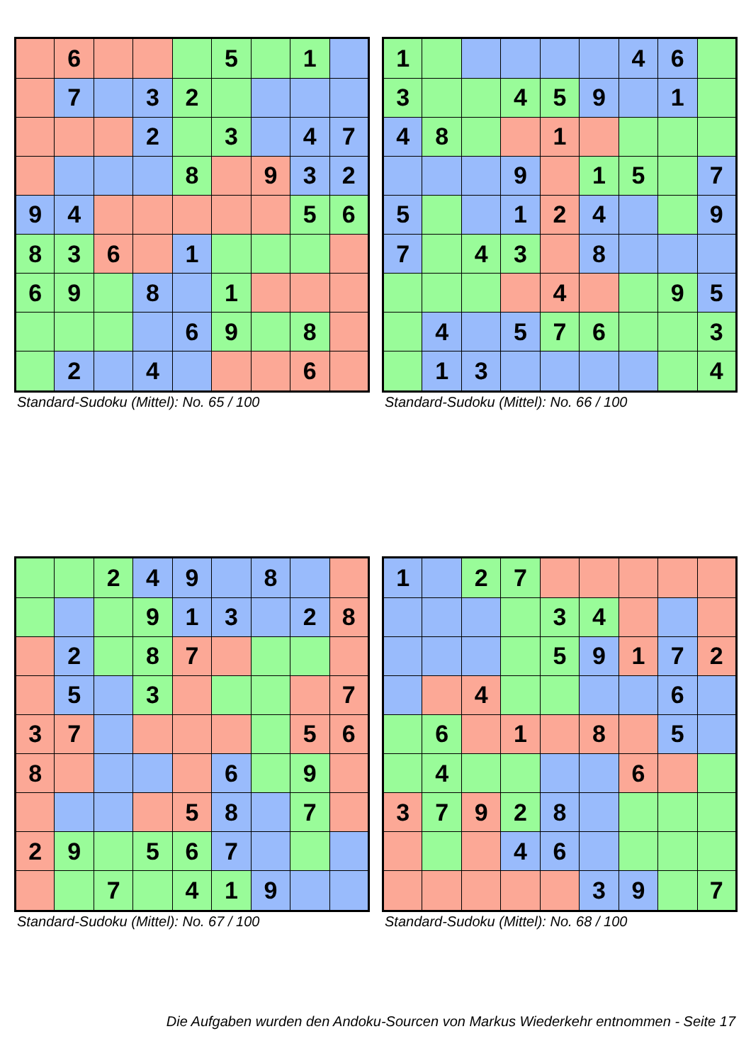| | 6 | | | | 5 | | 1 | |
| | 7 | | 3 | 2 | | | | |
| | | | 2 | | 3 | | 4 | 7 |
| | | | | 8 | | 9 | 3 | 2 |
| 9 | 4 | | | | | | 5 | 6 |
| 8 | 3 | 6 | | 1 | | | | |
| 6 | 9 | | 8 | | 1 | | | |
| | | | | 6 | 9 | | 8 | |
| | 2 | | 4 | | | | 6 | |
Standard-Sudoku (Mittel): No. 65 / 100
| 1 | | | | | | 4 | 6 | |
| 3 | | | 4 | 5 | 9 | | 1 | |
| 4 | 8 | | | 1 | | | | |
| | | | 9 | | 1 | 5 | | 7 |
| 5 | | | 1 | 2 | 4 | | | 9 |
| 7 | | 4 | 3 | | 8 | | | |
| | | | | 4 | | | 9 | 5 |
| | 4 | | 5 | 7 | 6 | | | 3 |
| | 1 | 3 | | | | | | 4 |
Standard-Sudoku (Mittel): No. 66 / 100
| | | 2 | 4 | 9 | | 8 | | |
| | | | 9 | 1 | 3 | | 2 | 8 |
| | 2 | | 8 | 7 | | | | |
| | 5 | | 3 | | | | | 7 |
| 3 | 7 | | | | | | 5 | 6 |
| 8 | | | | | 6 | | 9 | |
| | | | | 5 | 8 | | 7 | |
| 2 | 9 | | 5 | 6 | 7 | | | |
| | | 7 | | 4 | 1 | 9 | | |
Standard-Sudoku (Mittel): No. 67 / 100
| 1 | | 2 | 7 | | | | | |
| | | | | 3 | 4 | | | |
| | | | | 5 | 9 | 1 | 7 | 2 |
| | | 4 | | | | | 6 | |
| | 6 | | 1 | | 8 | | 5 | |
| | 4 | | | | | 6 | | |
| 3 | 7 | 9 | 2 | 8 | | | | |
| | | | 4 | 6 | | | | |
| | | | | | 3 | 9 | | 7 |
Standard-Sudoku (Mittel): No. 68 / 100
Die Aufgaben wurden den Andoku-Sourcen von Markus Wiederkehr entnommen - Seite 17